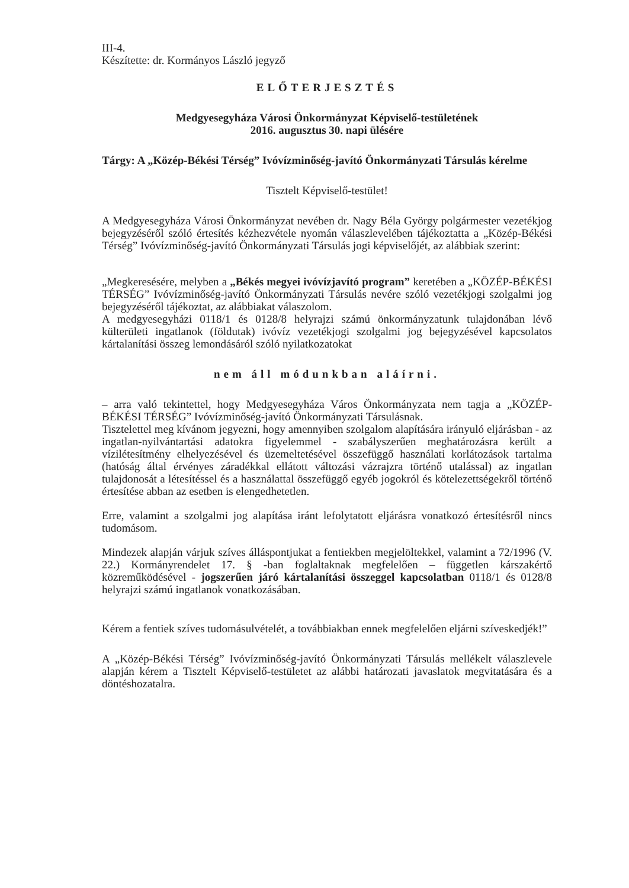III-4.
Készítette: dr. Kormányos László jegyző
ELŐTERJESZTÉS
Medgyesegyháza Városi Önkormányzat Képviselő-testületének
2016. augusztus 30. napi ülésére
Tárgy: A „Közép-Békési Térség” Ivóvízminőség-javító Önkormányzati Társulás kérelme
Tisztelt Képviselő-testület!
A Medgyesegyháza Városi Önkormányzat nevében dr. Nagy Béla György polgármester vezetékjog bejegyzéséről szóló értesítés kézhezvétele nyomán válaszlevelében tájékoztatta a „Közép-Békési Térség” Ivóvízminőség-javító Önkormányzati Társulás jogi képviselőjét, az alábbiak szerint:
„Megkeresésére, melyben a „Békés megyei ivóvízjavító program” keretében a „KÖZÉP-BÉKÉSI TÉRSÉG” Ivóvízminőség-javító Önkormányzati Társulás nevére szóló vezetékjogi szolgalmi jog bejegyzéséről tájékoztat, az alábbiakat válaszolom.
A medgyesegyházi 0118/1 és 0128/8 helyrajzi számú önkormányzatunk tulajdonában lévő külterületi ingatlanok (földutak) ivóvíz vezetékjogi szolgalmi jog bejegyzésével kapcsolatos kártalanítási összeg lemondásáról szóló nyilatkozatokat
nem áll módunkban aláírni.
– arra való tekintettel, hogy Medgyesegyháza Város Önkormányzata nem tagja a „KÖZÉP-BÉKÉSI TÉRSÉG” Ivóvízminőség-javító Önkormányzati Társulásnak.
Tisztelettel meg kívánom jegyezni, hogy amennyiben szolgalom alapítására irányuló eljárásban - az ingatlan-nyilvántartási adatokra figyelemmel - szabályszerűen meghatározásra került a vízilétesítmény elhelyezésével és üzemeltetésével összefüggő használati korlátozások tartalma (hatóság által érvényes záradékkal ellátott változási vázrajzra történő utalással) az ingatlan tulajdonosát a létesítéssel és a használattal összefüggő egyéb jogokról és kötelezettségekről történő értesítése abban az esetben is elengedhetetlen.
Erre, valamint a szolgalmi jog alapítása iránt lefolytatott eljárásra vonatkozó értesítésről nincs tudomásom.
Mindezek alapján várjuk szíves álláspontjukat a fentiekben megjelöltekkel, valamint a 72/1996 (V. 22.) Kormányrendelet 17. § -ban foglaltaknak megfelelően – független kárszakértő közreműködésével - jogszerűen járó kártalanítási összeggel kapcsolatban 0118/1 és 0128/8 helyrajzi számú ingatlanok vonatkozásában.
Kérem a fentiek szíves tudomásulvételét, a továbbiakban ennek megfelelően eljárni szíveskedjék!”
A „Közép-Békési Térség” Ivóvízminőség-javító Önkormányzati Társulás mellékelt válaszlevele alapján kérem a Tisztelt Képviselő-testületet az alábbi határozati javaslatok megvitatására és a döntéshozatalra.